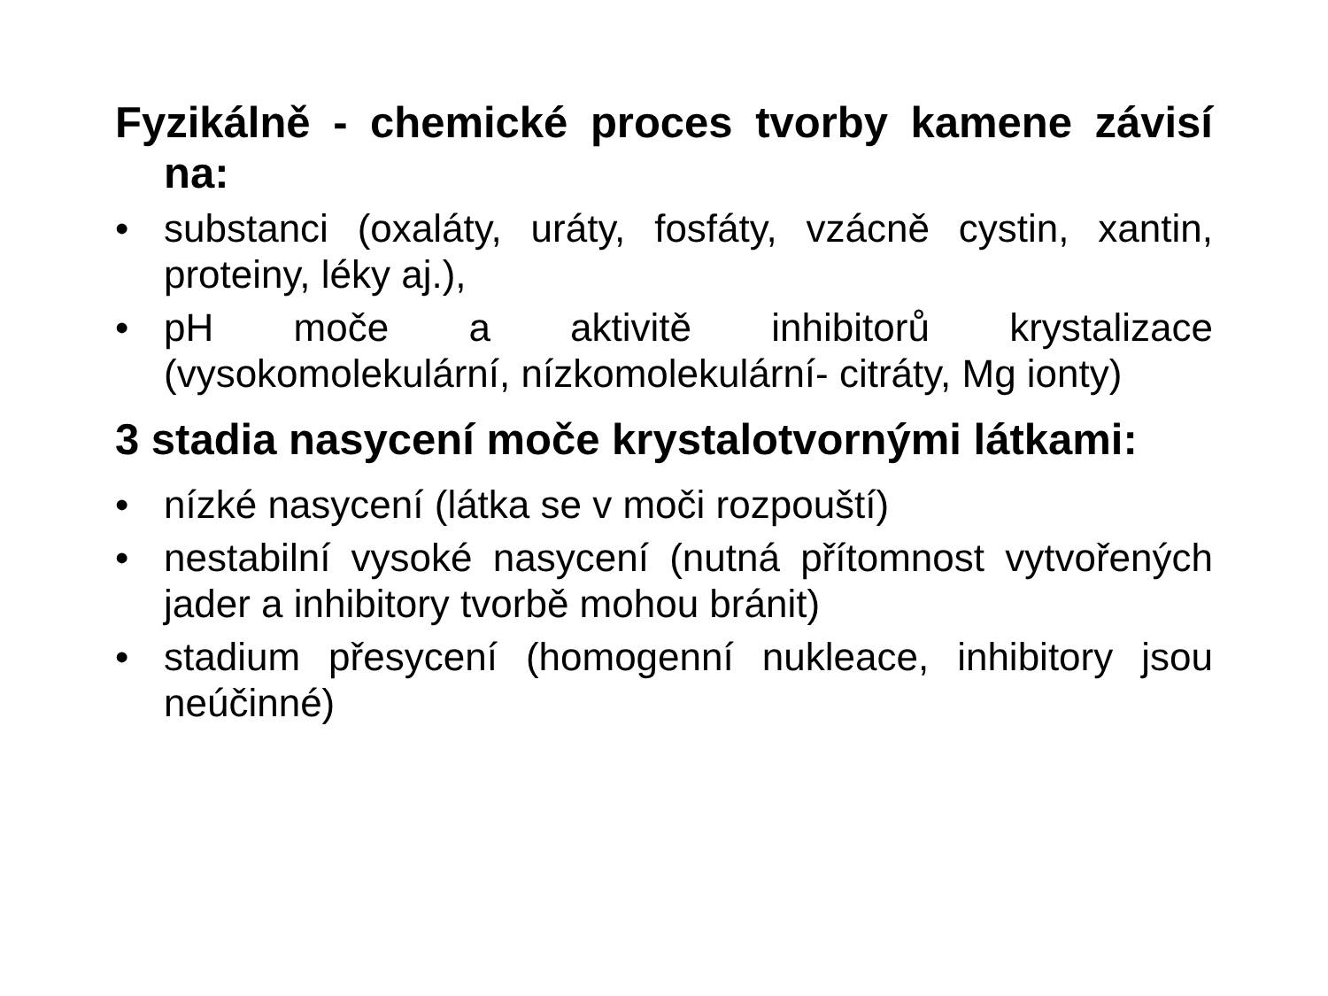Fyzikálně - chemické proces tvorby kamene závisí na:
• substanci (oxaláty, uráty, fosfáty, vzácně cystin, xantin, proteiny, léky aj.),
• pH moče a aktivitě inhibitorů krystalizace (vysokomolekulární, nízkomolekulární- citráty, Mg ionty)
3 stadia nasycení moče krystalotvornými látkami:
• nízké nasycení (látka se v moči rozpouští)
• nestabilní vysoké nasycení (nutná přítomnost vytvořených jader a inhibitory tvorbě mohou bránit)
• stadium přesycení (homogenní nukleace, inhibitory jsou neúčinné)